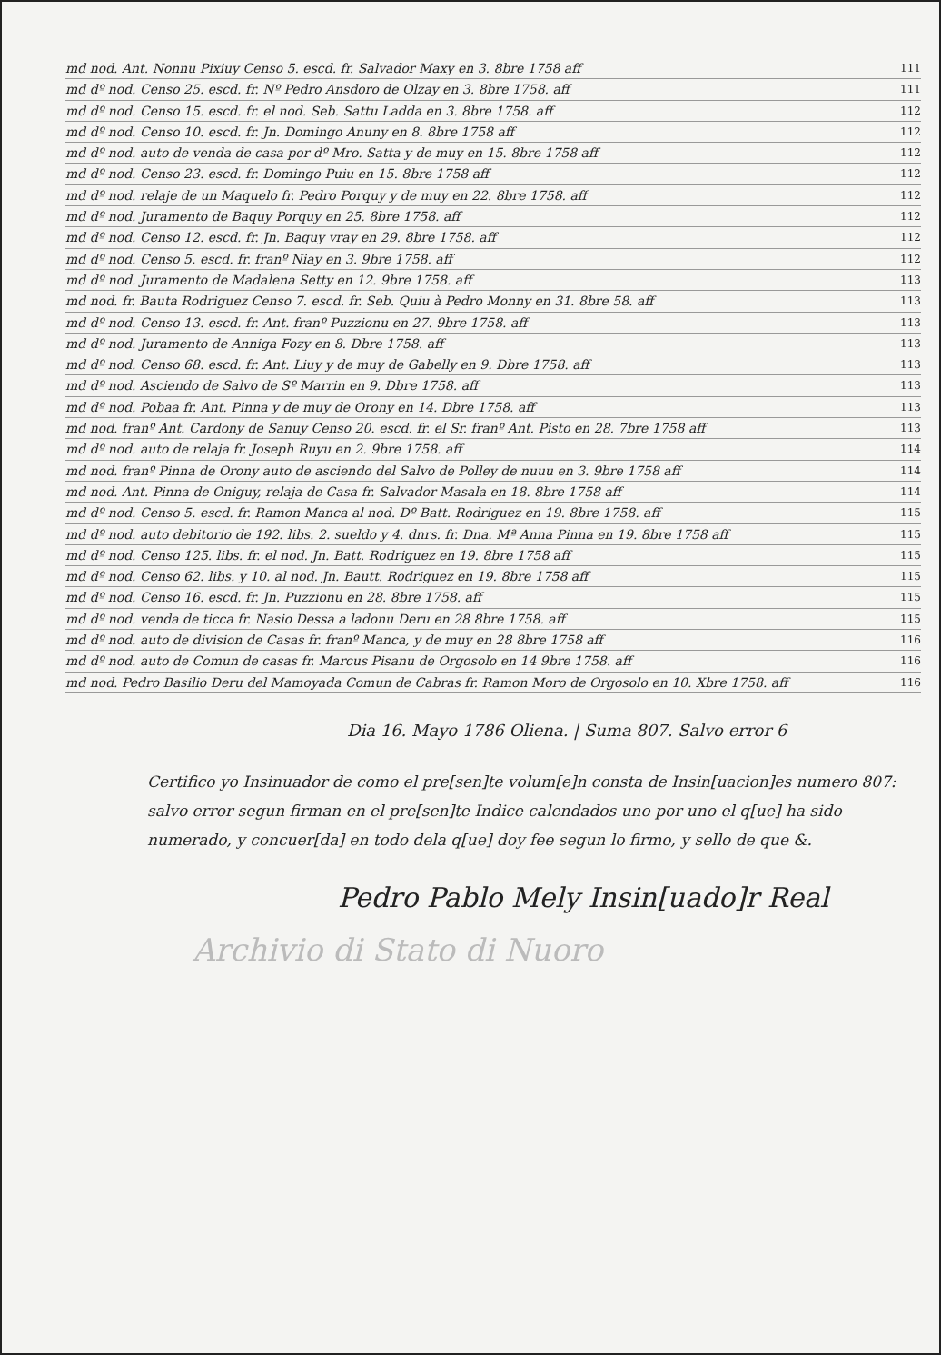md nod. Ant. Nonnu Pixiuy Censo 5. escd. fr. Salvador Maxy en 3. 8bre 1758 aff 111
md dº nod. Censo 25. escd. fr. Nº Pedro Ansdoro de Olzay en 3. 8bre 1758. aff 111
md dº nod. Censo 15. escd. fr. el nod. Seb. Sattu Ladda en 3. 8bre 1758. aff 112
md dº nod. Censo 10. escd. fr. Jn. Domingo Anuny en 8. 8bre 1758 aff 112
md dº nod. auto de venda de casa por dº Mro. Satta y de muy en 15. 8bre 1758 aff 112
md dº nod. Censo 23. escd. fr. Domingo Puiu en 15. 8bre 1758 aff 112
md dº nod. relaje de un Maquelo fr. Pedro Porquy y de muy en 22. 8bre 1758. aff 112
md dº nod. Juramento de Baquy Porquy en 25. 8bre 1758. aff 112
md dº nod. Censo 12. escd. fr. Jn. Baquy vray en 29. 8bre 1758. aff 112
md dº nod. Censo 5. escd. fr. franº Niay en 3. 9bre 1758. aff 112
md dº nod. Juramento de Madalena Setty en 12. 9bre 1758. aff 113
md nod. fr. Bauta Rodriguez Censo 7. escd. fr. Seb. Quiu à Pedro Monny en 31. 8bre 58. aff 113
md dº nod. Censo 13. escd. fr. Ant. franº Puzzionu en 27. 9bre 1758. aff 113
md dº nod. Juramento de Anniga Fozy en 8. Dbre 1758. aff 113
md dº nod. Censo 68. escd. fr. Ant. Liuy y de muy de Gabelly en 9. Dbre 1758. aff 113
md dº nod. Asciendo de Salvo de Sº Marrin en 9. Dbre 1758. aff 113
md dº nod. Pobaa fr. Ant. Pinna y de muy de Orony en 14. Dbre 1758. aff 113
md nod. franº Ant. Cardony de Sanuy Censo 20. escd. fr. el Sr. franº Ant. Pisto en 28. 7bre 1758 aff 113
md dº nod. auto de relaja fr. Joseph Ruyu en 2. 9bre 1758. aff 114
md nod. franº Pinna de Orony auto de asciendo del Salvo de Polley de nuuu en 3. 9bre 1758 aff 114
md nod. Ant. Pinna de Oniguy, relaja de Casa fr. Salvador Masala en 18. 8bre 1758 aff 114
md dº nod. Censo 5. escd. fr. Ramon Manca al nod. Dº Batt. Rodriguez en 19. 8bre 1758. aff 115
md dº nod. auto debitorio de 192. libs. 2. sueldo y 4. dnrs. fr. Dna. Mª Anna Pinna en 19. 8bre 1758 aff 115
md dº nod. Censo 125. libs. fr. el nod. Jn. Batt. Rodriguez en 19. 8bre 1758 aff 115
md dº nod. Censo 62. libs. y 10. al nod. Jn. Bautt. Rodriguez en 19. 8bre 1758 aff 115
md dº nod. Censo 16. escd. fr. Jn. Puzzionu en 28. 8bre 1758. aff 115
md dº nod. venda de ticca fr. Nasio Dessa a ladonu Deru en 28 8bre 1758. aff 115
md dº nod. auto de division de Casas fr. franº Manca, y de muy en 28 8bre 1758 aff 116
md dº nod. auto de Comun de casas fr. Marcus Pisanu de Orgosolo en 14 9bre 1758. aff 116
md nod. Pedro Basilio Deru del Mamoyada Comun de Cabras fr. Ramon Moro de Orgosolo en 10. Xbre 1758. aff 116
Dia 16. Mayo 1786 Oliena. | Suma 807. Salvo error 6
Certifico yo Insinuador de como el pre[sen]te volum[e]n consta de Insin[uacion]es numero 807: salvo error segun firman en el pre[sen]te Indice calendados uno por uno el q[ue] ha sido numerado, y concuer[da] en todo dela q[ue] doy fee segun lo firmo, y sello de que &.
Pedro Pablo Mely Insin[uado]r Real
Archivio di Stato di Nuoro